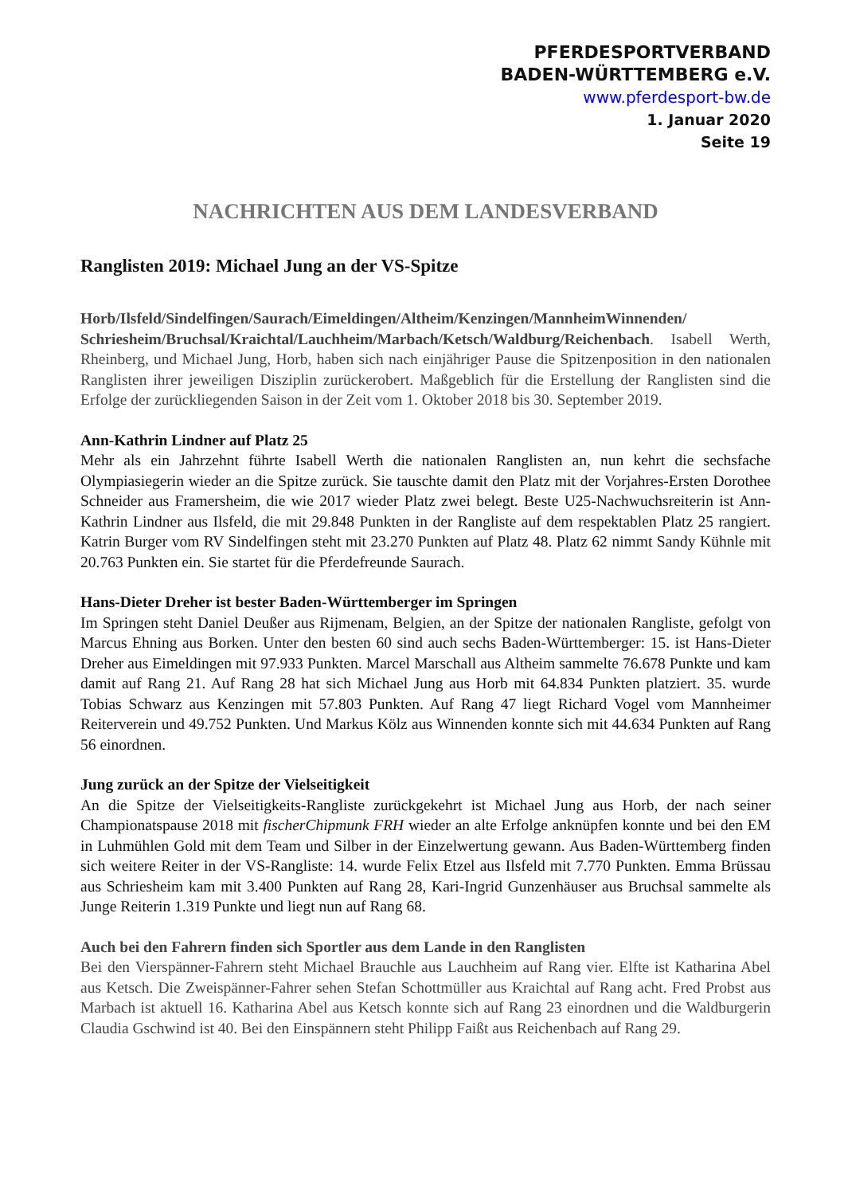PFERDESPORTVERBAND
BADEN-WÜRTTEMBERG e.V.
www.pferdesport-bw.de
1. Januar 2020
Seite 19
NACHRICHTEN AUS DEM LANDESVERBAND
Ranglisten 2019: Michael Jung an der VS-Spitze
Horb/Ilsfeld/Sindelfingen/Saurach/Eimeldingen/Altheim/Kenzingen/MannheimWinnenden/ Schriesheim/Bruchsal/Kraichtal/Lauchheim/Marbach/Ketsch/Waldburg/Reichenbach. Isabell Werth, Rheinberg, und Michael Jung, Horb, haben sich nach einjähriger Pause die Spitzenposition in den nationalen Ranglisten ihrer jeweiligen Disziplin zurückerobert. Maßgeblich für die Erstellung der Ranglisten sind die Erfolge der zurückliegenden Saison in der Zeit vom 1. Oktober 2018 bis 30. September 2019.
Ann-Kathrin Lindner auf Platz 25
Mehr als ein Jahrzehnt führte Isabell Werth die nationalen Ranglisten an, nun kehrt die sechsfache Olympiasiegerin wieder an die Spitze zurück. Sie tauschte damit den Platz mit der Vorjahres-Ersten Dorothee Schneider aus Framersheim, die wie 2017 wieder Platz zwei belegt. Beste U25-Nachwuchsreiterin ist Ann-Kathrin Lindner aus Ilsfeld, die mit 29.848 Punkten in der Rangliste auf dem respektablen Platz 25 rangiert. Katrin Burger vom RV Sindelfingen steht mit 23.270 Punkten auf Platz 48. Platz 62 nimmt Sandy Kühnle mit 20.763 Punkten ein. Sie startet für die Pferdefreunde Saurach.
Hans-Dieter Dreher ist bester Baden-Württemberger im Springen
Im Springen steht Daniel Deußer aus Rijmenam, Belgien, an der Spitze der nationalen Rangliste, gefolgt von Marcus Ehning aus Borken. Unter den besten 60 sind auch sechs Baden-Württemberger: 15. ist Hans-Dieter Dreher aus Eimeldingen mit 97.933 Punkten. Marcel Marschall aus Altheim sammelte 76.678 Punkte und kam damit auf Rang 21. Auf Rang 28 hat sich Michael Jung aus Horb mit 64.834 Punkten platziert. 35. wurde Tobias Schwarz aus Kenzingen mit 57.803 Punkten. Auf Rang 47 liegt Richard Vogel vom Mannheimer Reiterverein und 49.752 Punkten. Und Markus Kölz aus Winnenden konnte sich mit 44.634 Punkten auf Rang 56 einordnen.
Jung zurück an der Spitze der Vielseitigkeit
An die Spitze der Vielseitigkeits-Rangliste zurückgekehrt ist Michael Jung aus Horb, der nach seiner Championatspause 2018 mit fischerChipmunk FRH wieder an alte Erfolge anknüpfen konnte und bei den EM in Luhmühlen Gold mit dem Team und Silber in der Einzelwertung gewann. Aus Baden-Württemberg finden sich weitere Reiter in der VS-Rangliste: 14. wurde Felix Etzel aus Ilsfeld mit 7.770 Punkten. Emma Brüssau aus Schriesheim kam mit 3.400 Punkten auf Rang 28, Kari-Ingrid Gunzenhäuser aus Bruchsal sammelte als Junge Reiterin 1.319 Punkte und liegt nun auf Rang 68.
Auch bei den Fahrern finden sich Sportler aus dem Lande in den Ranglisten
Bei den Vierspänner-Fahrern steht Michael Brauchle aus Lauchheim auf Rang vier. Elfte ist Katharina Abel aus Ketsch. Die Zweispänner-Fahrer sehen Stefan Schottmüller aus Kraichtal auf Rang acht. Fred Probst aus Marbach ist aktuell 16. Katharina Abel aus Ketsch konnte sich auf Rang 23 einordnen und die Waldburgerin Claudia Gschwind ist 40. Bei den Einspännern steht Philipp Faißt aus Reichenbach auf Rang 29.